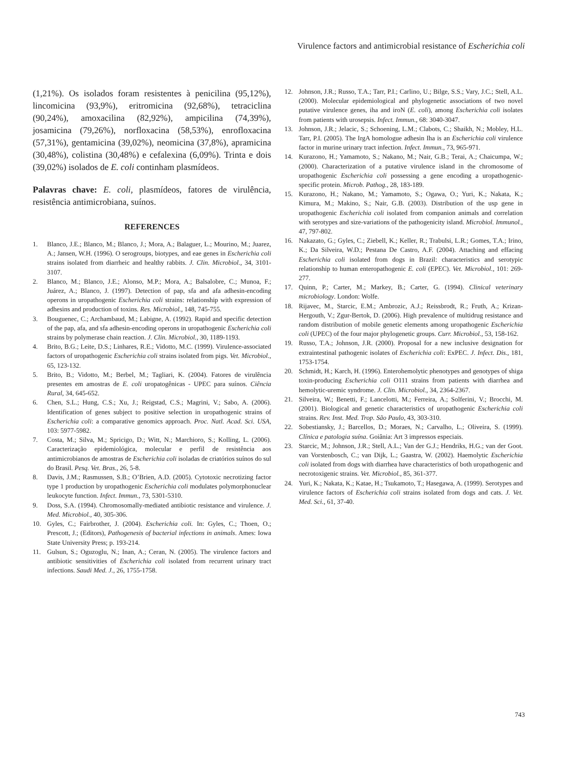Virulence factors and antimicrobial resistance of Escherichia coli
(1,21%). Os isolados foram resistentes à penicilina (95,12%), lincomicina (93,9%), eritromicina (92,68%), tetraciclina (90,24%), amoxacilina (82,92%), ampicilina (74,39%), josamicina (79,26%), norfloxacina (58,53%), enrofloxacina (57,31%), gentamicina (39,02%), neomicina (37,8%), apramicina (30,48%), colistina (30,48%) e cefalexina (6,09%). Trinta e dois (39,02%) isolados de E. coli continham plasmídeos.
Palavras chave: E. coli, plasmídeos, fatores de virulência, resistência antimicrobiana, suínos.
REFERENCES
1. Blanco, J.E.; Blanco, M.; Blanco, J.; Mora, A.; Balaguer, L.; Mourino, M.; Juarez, A.; Jansen, W.H. (1996). O serogroups, biotypes, and eae genes in Escherichia coli strains isolated from diarrheic and healthy rabbits. J. Clin. Microbiol., 34, 3101-3107.
2. Blanco, M.; Blanco, J.E.; Alonso, M.P.; Mora, A.; Balsalobre, C.; Munoa, F.; Juárez, A.; Blanco, J. (1997). Detection of pap, sfa and afa adhesin-encoding operons in uropathogenic Escherichia coli strains: relationship with expression of adhesins and production of toxins. Res. Microbiol., 148, 745-755.
3. Bouguenec, C.; Archambaud, M.; Labigne, A. (1992). Rapid and specific detection of the pap, afa, and sfa adhesin-encoding operons in uropathogenic Escherichia coli strains by polymerase chain reaction. J. Clin. Microbiol., 30, 1189-1193.
4. Brito, B.G.; Leite, D.S.; Linhares, R.E.; Vidotto, M.C. (1999). Virulence-associated factors of uropathogenic Escherichia coli strains isolated from pigs. Vet. Microbiol., 65, 123-132.
5. Brito, B.; Vidotto, M.; Berbel, M.; Tagliari, K. (2004). Fatores de virulência presentes em amostras de E. coli uropatogênicas - UPEC para suínos. Ciência Rural, 34, 645-652.
6. Chen, S.L.; Hung, C.S.; Xu, J.; Reigstad, C.S.; Magrini, V.; Sabo, A. (2006). Identification of genes subject to positive selection in uropathogenic strains of Escherichia coli: a comparative genomics approach. Proc. Natl. Acad. Sci. USA, 103: 5977-5982.
7. Costa, M.; Silva, M.; Spricigo, D.; Witt, N.; Marchioro, S.; Kolling, L. (2006). Caracterização epidemiológica, molecular e perfil de resistência aos antimicrobianos de amostras de Escherichia coli isoladas de criatórios suínos do sul do Brasil. Pesq. Vet. Bras., 26, 5-8.
8. Davis, J.M.; Rasmussen, S.B.; O’Brien, A.D. (2005). Cytotoxic necrotizing factor type 1 production by uropathogenic Escherichia coli modulates polymorphonuclear leukocyte function. Infect. Immun., 73, 5301-5310.
9. Doss, S.A. (1994). Chromosomally-mediated antibiotic resistance and virulence. J. Med. Microbiol., 40, 305-306.
10. Gyles, C.; Fairbrother, J. (2004). Escherichia coli. In: Gyles, C.; Thoen, O.; Prescott, J.; (Editors), Pathogenesis of bacterial infections in animals. Ames: Iowa State University Press; p. 193-214.
11. Gulsun, S.; Oguzoglu, N.; Inan, A.; Ceran, N. (2005). The virulence factors and antibiotic sensitivities of Escherichia coli isolated from recurrent urinary tract infections. Saudi Med. J., 26, 1755-1758.
12. Johnson, J.R.; Russo, T.A.; Tarr, P.I.; Carlino, U.; Bilge, S.S.; Vary, J.C.; Stell, A.L. (2000). Molecular epidemiological and phylogenetic associations of two novel putative virulence genes, iha and iroN (E. coli), among Escherichia coli isolates from patients with urosepsis. Infect. Immun., 68: 3040-3047.
13. Johnson, J.R.; Jelacic, S.; Schoening, L.M.; Clabots, C.; Shaikh, N.; Mobley, H.L. Tarr, P.I. (2005). The IrgA homologue adhesin Iha is an Escherichia coli virulence factor in murine urinary tract infection. Infect. Immun., 73, 965-971.
14. Kurazono, H.; Yamamoto, S.; Nakano, M.; Nair, G.B.; Terai, A.; Chaicumpa, W.; (2000). Characterization of a putative virulence island in the chromosome of uropathogenic Escherichia coli possessing a gene encoding a uropathogenic-specific protein. Microb. Pathog., 28, 183-189.
15. Kurazono, H.; Nakano, M.; Yamamoto, S.; Ogawa, O.; Yuri, K.; Nakata, K.; Kimura, M.; Makino, S.; Nair, G.B. (2003). Distribution of the usp gene in uropathogenic Escherichia coli isolated from companion animals and correlation with serotypes and size-variations of the pathogenicity island. Microbiol. Immunol., 47, 797-802.
16. Nakazato, G.; Gyles, C.; Ziebell, K.; Keller, R.; Trabulsi, L.R.; Gomes, T.A.; Irino, K.; Da Silveira, W.D.; Pestana De Castro, A.F. (2004). Attaching and effacing Escherichia coli isolated from dogs in Brazil: characteristics and serotypic relationship to human enteropathogenic E. coli (EPEC). Vet. Microbiol., 101: 269-277.
17. Quinn, P.; Carter, M.; Markey, B.; Carter, G. (1994). Clinical veterinary microbiology. London: Wolfe.
18. Rijavec, M., Starcic, E.M.; Ambrozic, A.J.; Reissbrodt, R.; Fruth, A.; Krizan-Hergouth, V.; Zgur-Bertok, D. (2006). High prevalence of multidrug resistance and random distribution of mobile genetic elements among uropathogenic Escherichia coli (UPEC) of the four major phylogenetic groups. Curr. Microbiol., 53, 158-162.
19. Russo, T.A.; Johnson, J.R. (2000). Proposal for a new inclusive designation for extraintestinal pathogenic isolates of Escherichia coli: ExPEC. J. Infect. Dis., 181, 1753-1754.
20. Schmidt, H.; Karch, H. (1996). Enterohemolytic phenotypes and genotypes of shiga toxin-producing Escherichia coli O111 strains from patients with diarrhea and hemolytic-uremic syndrome. J. Clin. Microbiol., 34, 2364-2367.
21. Silveira, W.; Benetti, F.; Lancelotti, M.; Ferreira, A.; Solferini, V.; Brocchi, M. (2001). Biological and genetic characteristics of uropathogenic Escherichia coli strains. Rev. Inst. Med. Trop. São Paulo, 43, 303-310.
22. Sobestiansky, J.; Barcellos, D.; Moraes, N.; Carvalho, L.; Oliveira, S. (1999). Clínica e patologia suína. Goiânia: Art 3 impressos especiais.
23. Starcic, M.; Johnson, J.R.; Stell, A.L.; Van der G.J.; Hendriks, H.G.; van der Goot. van Vorstenbosch, C.; van Dijk, L.; Gaastra, W. (2002). Haemolytic Escherichia coli isolated from dogs with diarrhea have characteristics of both uropathogenic and necrotoxigenic strains. Vet. Microbiol., 85, 361-377.
24. Yuri, K.; Nakata, K.; Katae, H.; Tsukamoto, T.; Hasegawa, A. (1999). Serotypes and virulence factors of Escherichia coli strains isolated from dogs and cats. J. Vet. Med. Sci., 61, 37-40.
743